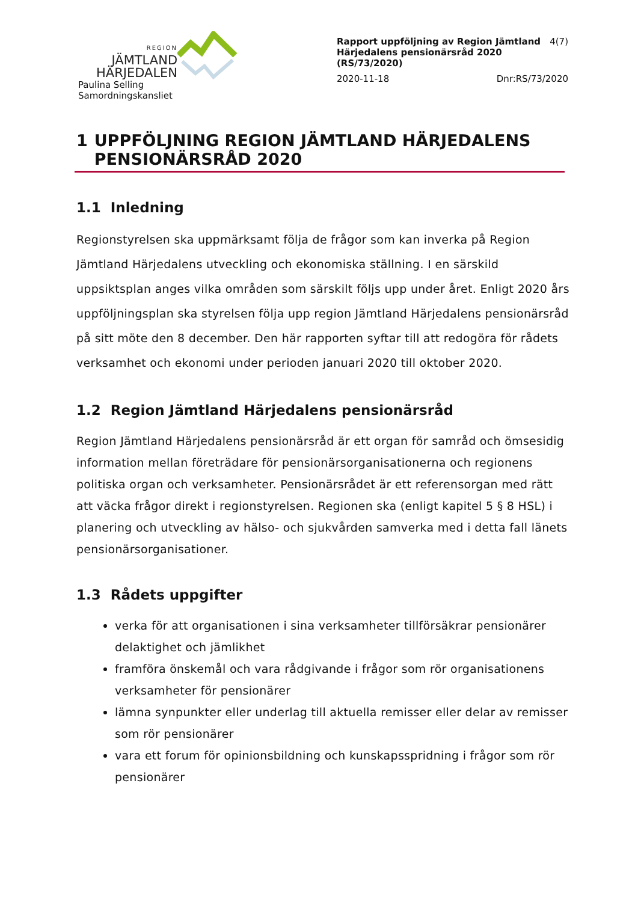REGION
JÄMTLAND
HÄRJEDALEN
Paulina Selling
Samordningskansliet
Rapport uppföljning av Region Jämtland Härjedalens pensionärsråd 2020 (RS/73/2020) 4(7)
2020-11-18 Dnr:RS/73/2020
1 UPPFÖLJNING REGION JÄMTLAND HÄRJEDALENS PENSIONÄRSRÅD 2020
1.1 Inledning
Regionstyrelsen ska uppmärksamt följa de frågor som kan inverka på Region Jämtland Härjedalens utveckling och ekonomiska ställning. I en särskild uppsiktsplan anges vilka områden som särskilt följs upp under året. Enligt 2020 års uppföljningsplan ska styrelsen följa upp region Jämtland Härjedalens pensionärsråd på sitt möte den 8 december. Den här rapporten syftar till att redogöra för rådets verksamhet och ekonomi under perioden januari 2020 till oktober 2020.
1.2 Region Jämtland Härjedalens pensionärsråd
Region Jämtland Härjedalens pensionärsråd är ett organ för samråd och ömsesidig information mellan företrädare för pensionärsorganisationerna och regionens politiska organ och verksamheter. Pensionärsrådet är ett referensorgan med rätt att väcka frågor direkt i regionstyrelsen. Regionen ska (enligt kapitel 5 § 8 HSL) i planering och utveckling av hälso- och sjukvården samverka med i detta fall länets pensionärsorganisationer.
1.3 Rådets uppgifter
verka för att organisationen i sina verksamheter tillförsäkrar pensionärer delaktighet och jämlikhet
framföra önskemål och vara rådgivande i frågor som rör organisationens verksamheter för pensionärer
lämna synpunkter eller underlag till aktuella remisser eller delar av remisser som rör pensionärer
vara ett forum för opinionsbildning och kunskapsspridning i frågor som rör pensionärer